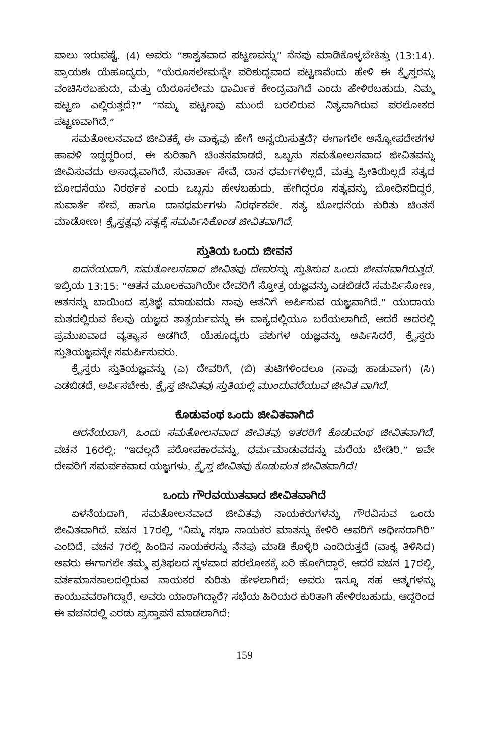ಪಾಲು ಇರುವಷ್ಟೆ. (4) ಅವರು “ಶಾಶ್ವತವಾದ ಪಟ್ಟಣವನ್ನು” ನೆನಪು ಮಾಡಿಕೊಳ್ಳಬೇಕಿತ್ತು (13:14). ಪ್ರಾಯಶಃ ಯೆಹೂದ್ಯರು, “ಯೆರೂಸಲೇಮನ್ನೇ ಪರಿಶುದ್ಧವಾದ ಪಟ್ಟಣವೆಂದು ಹೇಳಿ ಈ ಕ್ರೈಸ್ತರನ್ನು ವಂಚಿಸಿರಬಹುದು, ಮತ್ತು ಯೆರೂಸಲೇಮ ಧಾರ್ಮಿಕ ಕೇಂದ್ರವಾಗಿದೆ ಎಂದು ಹೇಳಿರಬಹುದು. ನಿಮ್ಮ ಪಟ್ಟಣ ಎಲ್ಲಿರುತ್ತದೆ?” “ನಮ್ಮ ಪಟ್ಟಣವು ಮುಂದೆ ಬರಲಿರುವ ನಿತ್ಯವಾಗಿರುವ ಪರಲೋಕದ ಪಟ್ಟಣವಾಗಿದೆ.”
ಸಮತೋಲನವಾದ ಜೀವಿತಕ್ಕೆ ಈ ವಾಕ್ಯವು ಹೇಗೆ ಅನ್ವಯಿಸುತ್ತದೆ? ಈಗಾಗಲೇ ಅನ್ಯೋಪದೇಶಗಳ ಹಾವಳಿ ಇದ್ದದ್ದರಿಂದ, ಈ ಕುರಿತಾಗಿ ಚಿಂತನಮಾಡದೆ, ಒಬ್ಬನು ಸಮತೋಲನವಾದ ಜೀವಿತವನ್ನು ಜೀವಿಸುವದು ಅಸಾಧ್ಯವಾಗಿದೆ. ಸುವಾರ್ತಾ ಸೇವೆ, ದಾನ ಧರ್ಮಗಳಿಲ್ಲದೆ, ಮತ್ತು ಪ್ರೀತಿಯಿಲ್ಲದೆ ಸತ್ಯದ ಬೋಧನೆಯು ನಿರರ್ಥಕ ಎಂದು ಒಬ್ಬನು ಹೇಳಬಹುದು. ಹೇಗಿದ್ದರೂ ಸತ್ಯವನ್ನು ಬೋಧಿಸದಿದ್ದರೆ, ಸುವಾರ್ತೆ ಸೇವೆ, ಹಾಗೂ ದಾನಧರ್ಮಗಳು ನಿರರ್ಥಕವೇ. ಸತ್ಯ ಬೋಧನೆಯ ಕುರಿತು ಚಿಂತನೆ ಮಾಡೋಣ! ಕ್ರೈಸ್ತತ್ವವು ಸತ್ಯಕ್ಕೆ ಸಮರ್ಪಿಸಿಕೊಂಡ ಜೀವಿತವಾಗಿದೆ.
ಸ್ತುತಿಯ ಒಂದು ಜೀವನ
ಐದನೆಯದಾಗಿ, ಸಮತೋಲನವಾದ ಜೀವಿತವು ದೇವರನ್ನು ಸ್ತುತಿಸುವ ಒಂದು ಜೀವನವಾಗಿರುತ್ತದೆ. ಇಬ್ರಿಯ 13:15: “ಆತನ ಮೂಲಕವಾಗಿಯೇ ದೇವರಿಗೆ ಸ್ತೋತ್ರ ಯಜ್ಞವನ್ನು ಎಡಬಿಡದೆ ಸಮರ್ಪಿಸೋಣ, ಆತನನ್ನು ಬಾಯಿಂದ ಪ್ರತಿಜ್ಞೆ ಮಾಡುವದು ನಾವು ಆತನಿಗೆ ಅರ್ಪಿಸುವ ಯಜ್ಞವಾಗಿದೆ.” ಯುದಾಯ ಮತದಲ್ಲಿರುವ ಕೆಲವು ಯಜ್ಞದ ತಾತ್ಪರ್ಯವನ್ನು ಈ ವಾಕ್ಯದಲ್ಲಿಯೂ ಬರೆಯಲಾಗಿದೆ, ಆದರೆ ಅದರಲ್ಲಿ ಪ್ರಮುಖವಾದ ವ್ಯತ್ಯಾಸ ಅಡಗಿದೆ. ಯೆಹೂದ್ಯರು ಪಶುಗಳ ಯಜ್ಞವನ್ನು ಅರ್ಪಿಸಿದರೆ, ಕ್ರೈಸ್ತರು ಸ್ತುತಿಯಜ್ಞವನ್ನೇ ಸಮರ್ಪಿಸುವರು.
ಕ್ರೈಸ್ತರು ಸ್ತುತಿಯಜ್ಞವನ್ನು (ಎ) ದೇವರಿಗೆ, (ಬಿ) ತುಟಿಗಳಿಂದಲೂ (ನಾವು ಹಾಡುವಾಗ) (ಸಿ) ಎಡಬಿಡದೆ, ಅರ್ಪಿಸಬೇಕು. ಕ್ರೈಸ್ತ ಜೀವಿತವು ಸ್ತುತಿಯಲ್ಲಿ ಮುಂದುವರೆಯುವ ಜೀವಿತ ವಾಗಿದೆ.
ಕೊಡುವಂಥ ಒಂದು ಜೀವಿತವಾಗಿದೆ
ಆರನೆಯದಾಗಿ, ಒಂದು ಸಮತೋಲನವಾದ ಜೀವಿತವು ಇತರರಿಗೆ ಕೊಡುವಂಥ ಜೀವಿತವಾಗಿದೆ. ವಚನ 16ರಲ್ಲಿ: “ಇದಲ್ಲದೆ ಪರೋಪಕಾರವನ್ನು, ಧರ್ಮಮಾಡುವದನ್ನು ಮರೆಯ ಬೇಡಿರಿ.” ಇವೇ ದೇವರಿಗೆ ಸಮರ್ಪಕವಾದ ಯಜ್ಞಗಳು. ಕ್ರೈಸ್ತ ಜೀವಿತವು ಕೊಡುವಂತ ಜೀವಿತವಾಗಿದೆ!
ಒಂದು ಗೌರವಯುತವಾದ ಜೀವಿತವಾಗಿದೆ
ಏಳನೆಯದಾಗಿ, ಸಮತೋಲನವಾದ ಜೀವಿತವು ನಾಯಕರುಗಳನ್ನು ಗೌರವಿಸುವ ಒಂದು ಜೀವಿತವಾಗಿದೆ. ವಚನ 17ರಲ್ಲಿ, “ನಿಮ್ಮ ಸಭಾ ನಾಯಕರ ಮಾತನ್ನು ಕೇಳಿರಿ ಅವರಿಗೆ ಅಧೀನರಾಗಿರಿ” ಎಂದಿದೆ. ವಚನ 7ರಲ್ಲಿ ಹಿಂದಿನ ನಾಯಕರನ್ನು ನೆನಪು ಮಾಡಿ ಕೊಳ್ಳಿರಿ ಎಂದಿರುತ್ತದೆ (ವಾಕ್ಯ ತಿಳಿಸಿದ) ಅವರು ಈಗಾಗಲೇ ತಮ್ಮ ಪ್ರತಿಫಲದ ಸ್ಥಳವಾದ ಪರಲೋಕಕ್ಕೆ ಏರಿ ಹೋಗಿದ್ದಾರೆ. ಆದರೆ ವಚನ 17ರಲ್ಲಿ, ವರ್ತಮಾನಕಾಲದಲ್ಲಿರುವ ನಾಯಕರ ಕುರಿತು ಹೇಳಲಾಗಿದೆ; ಅವರು ಇನ್ನೂ ಸಹ ಆತ್ಮಗಳನ್ನು ಕಾಯುವವರಾಗಿದ್ದಾರೆ. ಅವರು ಯಾರಾಗಿದ್ದಾರೆ? ಸಭೆಯ ಹಿರಿಯರ ಕುರಿತಾಗಿ ಹೇಳಿರಬಹುದು. ಆದ್ದರಿಂದ ಈ ವಚನದಲ್ಲಿ ಎರಡು ಪ್ರಸ್ತಾಪನೆ ಮಾಡಲಾಗಿದೆ:
159